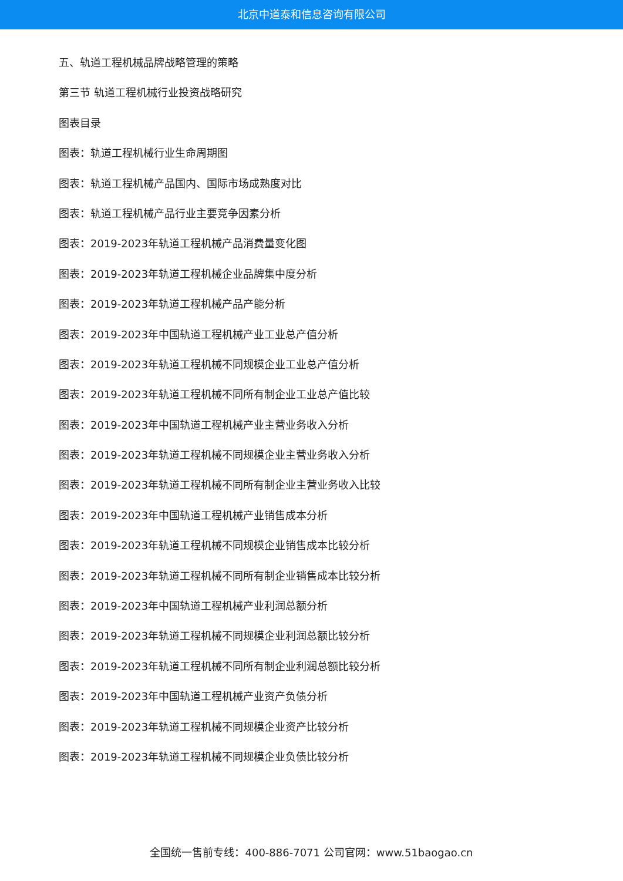北京中道泰和信息咨询有限公司
五、轨道工程机械品牌战略管理的策略
第三节 轨道工程机械行业投资战略研究
图表目录
图表：轨道工程机械行业生命周期图
图表：轨道工程机械产品国内、国际市场成熟度对比
图表：轨道工程机械产品行业主要竞争因素分析
图表：2019-2023年轨道工程机械产品消费量变化图
图表：2019-2023年轨道工程机械企业品牌集中度分析
图表：2019-2023年轨道工程机械产品产能分析
图表：2019-2023年中国轨道工程机械产业工业总产值分析
图表：2019-2023年轨道工程机械不同规模企业工业总产值分析
图表：2019-2023年轨道工程机械不同所有制企业工业总产值比较
图表：2019-2023年中国轨道工程机械产业主营业务收入分析
图表：2019-2023年轨道工程机械不同规模企业主营业务收入分析
图表：2019-2023年轨道工程机械不同所有制企业主营业务收入比较
图表：2019-2023年中国轨道工程机械产业销售成本分析
图表：2019-2023年轨道工程机械不同规模企业销售成本比较分析
图表：2019-2023年轨道工程机械不同所有制企业销售成本比较分析
图表：2019-2023年中国轨道工程机械产业利润总额分析
图表：2019-2023年轨道工程机械不同规模企业利润总额比较分析
图表：2019-2023年轨道工程机械不同所有制企业利润总额比较分析
图表：2019-2023年中国轨道工程机械产业资产负债分析
图表：2019-2023年轨道工程机械不同规模企业资产比较分析
图表：2019-2023年轨道工程机械不同规模企业负债比较分析
全国统一售前专线：400-886-7071 公司官网：www.51baogao.cn